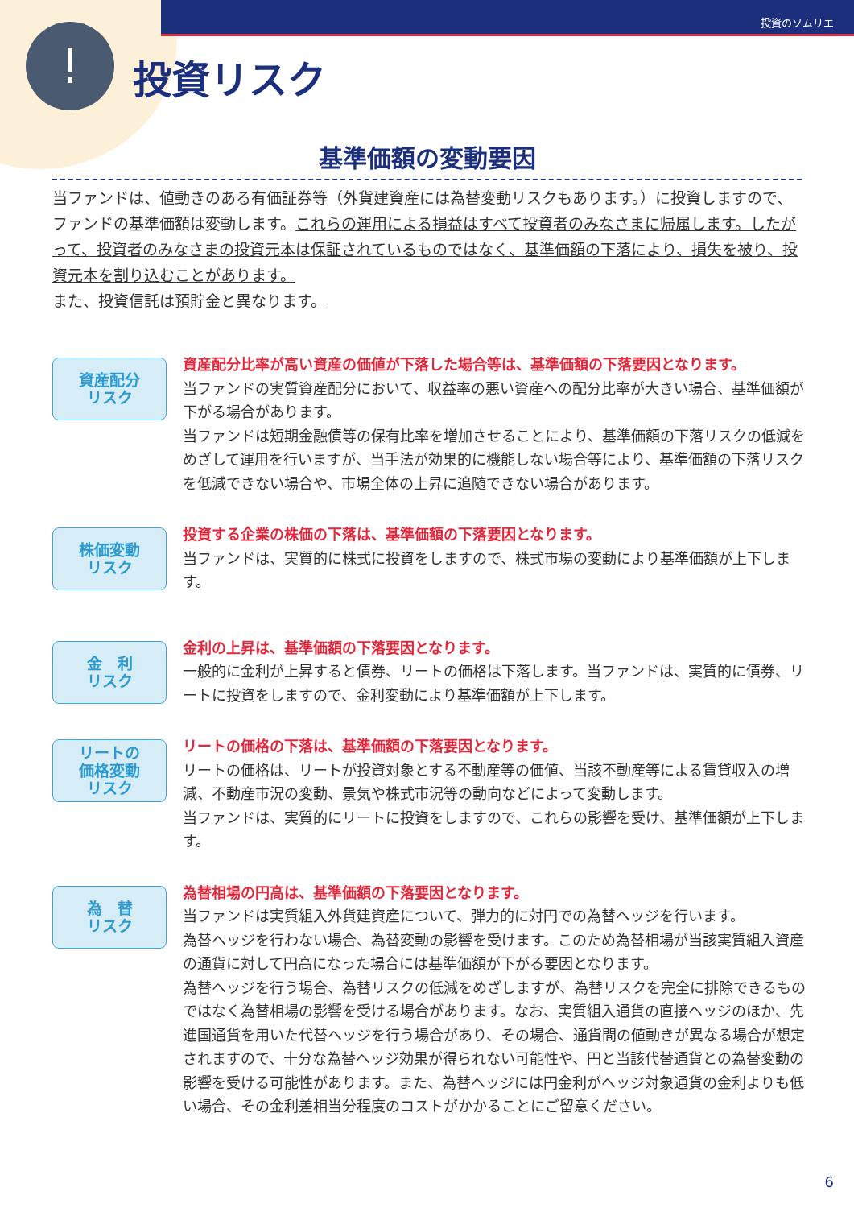!
投資のソムリエ
投資リスク
基準価額の変動要因
当ファンドは、値動きのある有価証券等（外貨建資産には為替変動リスクもあります。）に投資しますので、ファンドの基準価額は変動します。これらの運用による損益はすべて投資者のみなさまに帰属します。したがって、投資者のみなさまの投資元本は保証されているものではなく、基準価額の下落により、損失を被り、投資元本を割り込むことがあります。
また、投資信託は預貯金と異なります。
資産配分
リスク
資産配分比率が高い資産の価値が下落した場合等は、基準価額の下落要因となります。
当ファンドの実質資産配分において、収益率の悪い資産への配分比率が大きい場合、基準価額が下がる場合があります。
当ファンドは短期金融債等の保有比率を増加させることにより、基準価額の下落リスクの低減をめざして運用を行いますが、当手法が効果的に機能しない場合等により、基準価額の下落リスクを低減できない場合や、市場全体の上昇に追随できない場合があります。
株価変動
リスク
投資する企業の株価の下落は、基準価額の下落要因となります。
当ファンドは、実質的に株式に投資をしますので、株式市場の変動により基準価額が上下します。
金　利
リスク
金利の上昇は、基準価額の下落要因となります。
一般的に金利が上昇すると債券、リートの価格は下落します。当ファンドは、実質的に債券、リートに投資をしますので、金利変動により基準価額が上下します。
リートの
価格変動
リスク
リートの価格の下落は、基準価額の下落要因となります。
リートの価格は、リートが投資対象とする不動産等の価値、当該不動産等による賃貸収入の増減、不動産市況の変動、景気や株式市況等の動向などによって変動します。
当ファンドは、実質的にリートに投資をしますので、これらの影響を受け、基準価額が上下します。
為　替
リスク
為替相場の円高は、基準価額の下落要因となります。
当ファンドは実質組入外貨建資産について、弾力的に対円での為替ヘッジを行います。
為替ヘッジを行わない場合、為替変動の影響を受けます。このため為替相場が当該実質組入資産の通貨に対して円高になった場合には基準価額が下がる要因となります。
為替ヘッジを行う場合、為替リスクの低減をめざしますが、為替リスクを完全に排除できるものではなく為替相場の影響を受ける場合があります。なお、実質組入通貨の直接ヘッジのほか、先進国通貨を用いた代替ヘッジを行う場合があり、その場合、通貨間の値動きが異なる場合が想定されますので、十分な為替ヘッジ効果が得られない可能性や、円と当該代替通貨との為替変動の影響を受ける可能性があります。また、為替ヘッジには円金利がヘッジ対象通貨の金利よりも低い場合、その金利差相当分程度のコストがかかることにご留意ください。
6